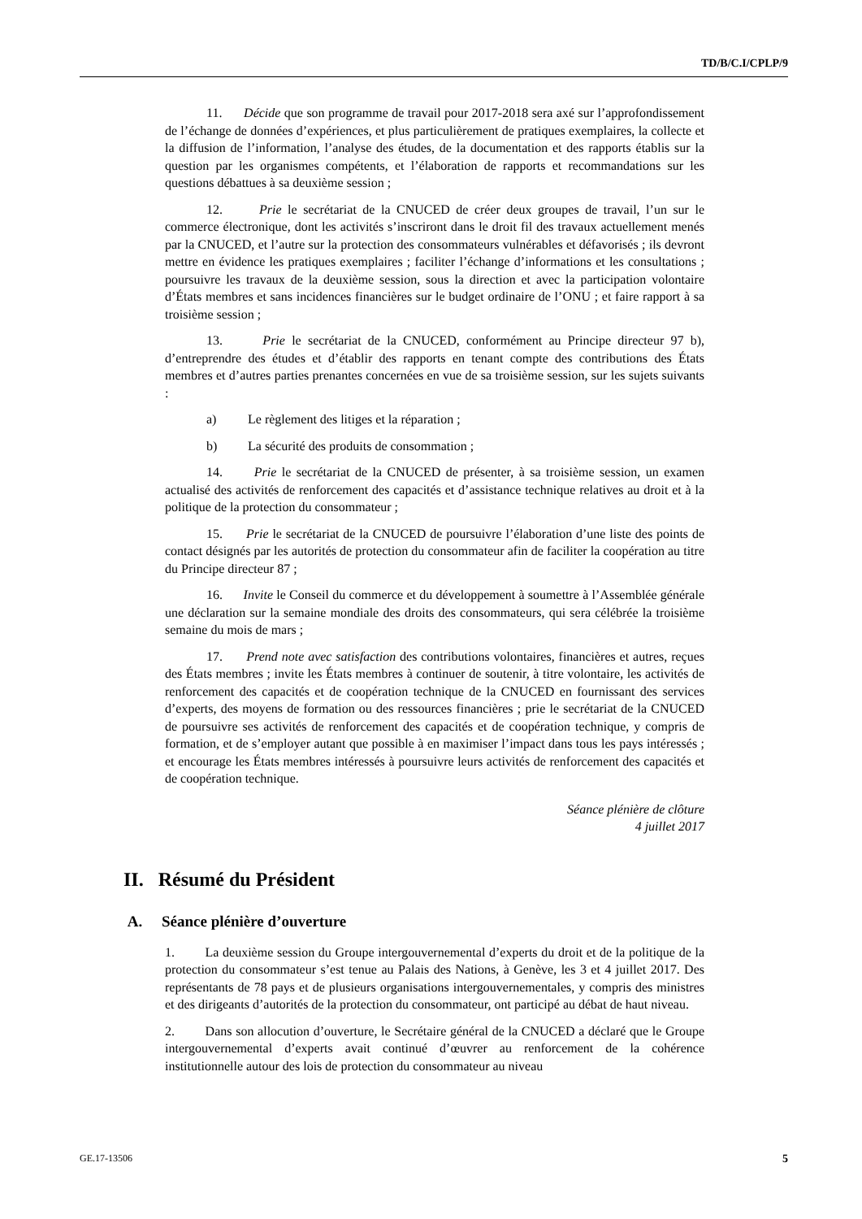TD/B/C.I/CPLP/9
11. Décide que son programme de travail pour 2017-2018 sera axé sur l’approfondissement de l’échange de données d’expériences, et plus particulièrement de pratiques exemplaires, la collecte et la diffusion de l’information, l’analyse des études, de la documentation et des rapports établis sur la question par les organismes compétents, et l’élaboration de rapports et recommandations sur les questions débattues à sa deuxième session ;
12. Prie le secrétariat de la CNUCED de créer deux groupes de travail, l’un sur le commerce électronique, dont les activités s’inscriront dans le droit fil des travaux actuellement menés par la CNUCED, et l’autre sur la protection des consommateurs vulnérables et défavorisés ; ils devront mettre en évidence les pratiques exemplaires ; faciliter l’échange d’informations et les consultations ; poursuivre les travaux de la deuxième session, sous la direction et avec la participation volontaire d’États membres et sans incidences financières sur le budget ordinaire de l’ONU ; et faire rapport à sa troisième session ;
13. Prie le secrétariat de la CNUCED, conformément au Principe directeur 97 b), d’entreprendre des études et d’établir des rapports en tenant compte des contributions des États membres et d’autres parties prenantes concernées en vue de sa troisième session, sur les sujets suivants :
a) Le règlement des litiges et la réparation ;
b) La sécurité des produits de consommation ;
14. Prie le secrétariat de la CNUCED de présenter, à sa troisième session, un examen actualisé des activités de renforcement des capacités et d’assistance technique relatives au droit et à la politique de la protection du consommateur ;
15. Prie le secrétariat de la CNUCED de poursuivre l’élaboration d’une liste des points de contact désignés par les autorités de protection du consommateur afin de faciliter la coopération au titre du Principe directeur 87 ;
16. Invite le Conseil du commerce et du développement à soumettre à l’Assemblée générale une déclaration sur la semaine mondiale des droits des consommateurs, qui sera célébrée la troisième semaine du mois de mars ;
17. Prend note avec satisfaction des contributions volontaires, financières et autres, reçues des États membres ; invite les États membres à continuer de soutenir, à titre volontaire, les activités de renforcement des capacités et de coopération technique de la CNUCED en fournissant des services d’experts, des moyens de formation ou des ressources financières ; prie le secrétariat de la CNUCED de poursuivre ses activités de renforcement des capacités et de coopération technique, y compris de formation, et de s’employer autant que possible à en maximiser l’impact dans tous les pays intéressés ; et encourage les États membres intéressés à poursuivre leurs activités de renforcement des capacités et de coopération technique.
Séance plénière de clôture
4 juillet 2017
II. Résumé du Président
A. Séance plénière d’ouverture
1. La deuxième session du Groupe intergouvernemental d’experts du droit et de la politique de la protection du consommateur s’est tenue au Palais des Nations, à Genève, les 3 et 4 juillet 2017. Des représentants de 78 pays et de plusieurs organisations intergouvernementales, y compris des ministres et des dirigeants d’autorités de la protection du consommateur, ont participé au débat de haut niveau.
2. Dans son allocution d’ouverture, le Secrétaire général de la CNUCED a déclaré que le Groupe intergouvernemental d’experts avait continué d’œuvrer au renforcement de la cohérence institutionnelle autour des lois de protection du consommateur au niveau
GE.17-13506 5